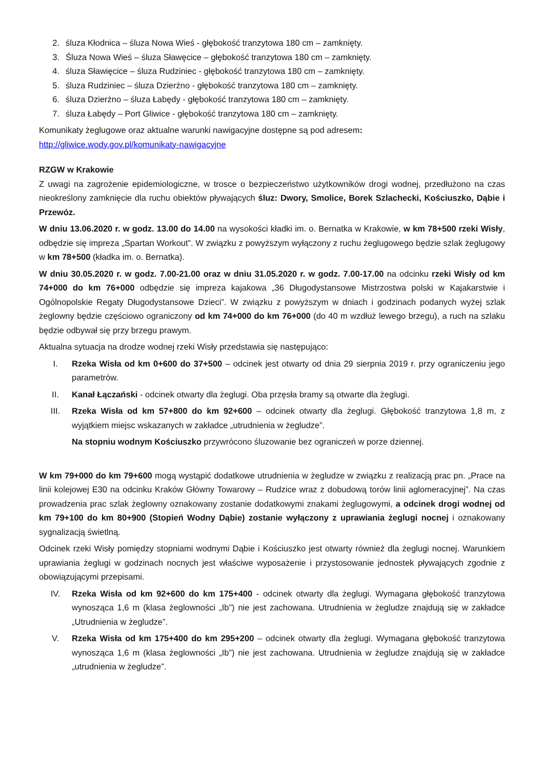2. śluza Kłodnica – śluza Nowa Wieś - głębokość tranzytowa 180 cm – zamknięty.
3. Śluza Nowa Wieś – śluza Sławęcice – głębokość tranzytowa 180 cm – zamknięty.
4. śluza Sławięcice – śluza Rudziniec - głębokość tranzytowa 180 cm – zamknięty.
5. śluza Rudziniec – śluza Dzierżno - głębokość tranzytowa 180 cm – zamknięty.
6. śluza Dzierżno – śluza Łabędy - głębokość tranzytowa 180 cm – zamknięty.
7. śluza Łabędy – Port Gliwice - głębokość tranzytowa 180 cm – zamknięty.
Komunikaty żeglugowe oraz aktualne warunki nawigacyjne dostępne są pod adresem:
http://gliwice.wody.gov.pl/komunikaty-nawigacyjne
RZGW w Krakowie
Z uwagi na zagrożenie epidemiologiczne, w trosce o bezpieczeństwo użytkowników drogi wodnej, przedłużono na czas nieokreślony zamknięcie dla ruchu obiektów pływających śluz: Dwory, Smolice, Borek Szlachecki, Kościuszko, Dąbie i Przewóz.
W dniu 13.06.2020 r. w godz. 13.00 do 14.00 na wysokości kładki im. o. Bernatka w Krakowie, w km 78+500 rzeki Wisły, odbędzie się impreza „Spartan Workout”. W związku z powyższym wyłączony z ruchu żeglugowego będzie szlak żeglugowy w km 78+500 (kładka im. o. Bernatka).
W dniu 30.05.2020 r. w godz. 7.00-21.00 oraz w dniu 31.05.2020 r. w godz. 7.00-17.00 na odcinku rzeki Wisły od km 74+000 do km 76+000 odbędzie się impreza kajakowa „36 Długodystansowe Mistrzostwa polski w Kajakarstwie i Ogólnopolskie Regaty Długodystansowe Dzieci”. W związku z powyższym w dniach i godzinach podanych wyżej szlak żeglowny będzie częściowo ograniczony od km 74+000 do km 76+000 (do 40 m wzdłuż lewego brzegu), a ruch na szlaku będzie odbywał się przy brzegu prawym.
Aktualna sytuacja na drodze wodnej rzeki Wisły przedstawia się następująco:
I. Rzeka Wisła od km 0+600 do 37+500 – odcinek jest otwarty od dnia 29 sierpnia 2019 r. przy ograniczeniu jego parametrów.
II. Kanał Łączański - odcinek otwarty dla żeglugi. Oba przęsła bramy są otwarte dla żeglugi.
III. Rzeka Wisła od km 57+800 do km 92+600 – odcinek otwarty dla żeglugi. Głębokość tranzytowa 1,8 m, z wyjątkiem miejsc wskazanych w zakładce „utrudnienia w żegludze”.
Na stopniu wodnym Kościuszko przywrócono śluzowanie bez ograniczeń w porze dziennej.
W km 79+000 do km 79+600 mogą wystąpić dodatkowe utrudnienia w żegludze w związku z realizacją prac pn. „Prace na linii kolejowej E30 na odcinku Kraków Główny Towarowy – Rudzice wraz z dobudową torów linii aglomeracyjnej”. Na czas prowadzenia prac szlak żeglowny oznakowany zostanie dodatkowymi znakami żeglugowymi, a odcinek drogi wodnej od km 79+100 do km 80+900 (Stopień Wodny Dąbie) zostanie wyłączony z uprawiania żeglugi nocnej i oznakowany sygnalizacją świetlną.
Odcinek rzeki Wisły pomiędzy stopniami wodnymi Dąbie i Kościuszko jest otwarty również dla żeglugi nocnej. Warunkiem uprawiania żeglugi w godzinach nocnych jest właściwe wyposażenie i przystosowanie jednostek pływających zgodnie z obowiązującymi przepisami.
IV. Rzeka Wisła od km 92+600 do km 175+400 - odcinek otwarty dla żeglugi. Wymagana głębokość tranzytowa wynosząca 1,6 m (klasa żeglowności „Ib”) nie jest zachowana. Utrudnienia w żegludze znajdują się w zakładce „Utrudnienia w żegludze”.
V. Rzeka Wisła od km 175+400 do km 295+200 – odcinek otwarty dla żeglugi. Wymagana głębokość tranzytowa wynosząca 1,6 m (klasa żeglowności „Ib”) nie jest zachowana. Utrudnienia w żegludze znajdują się w zakładce „utrudnienia w żegludze”.